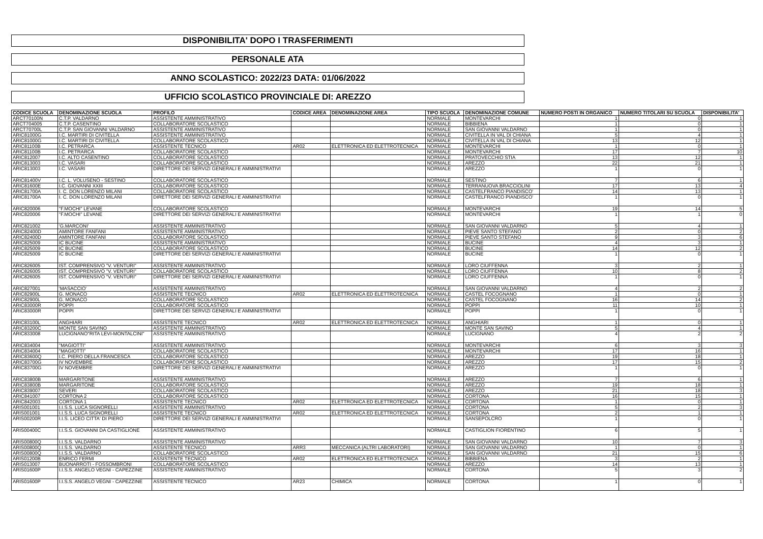DISPONIBILITA' DOPO I TRASFERIMENTI
PERSONALE ATA
ANNO SCOLASTICO: 2022/23 DATA: 01/06/2022
UFFICIO SCOLASTICO PROVINCIALE DI: AREZZO
| CODICE SCUOLA | DENOMINAZIONE SCUOLA | PROFILO | CODICE AREA | DENOMINAZIONE AREA | TIPO SCUOLA | DENOMINAZIONE COMUNE | NUMERO POSTI IN ORGANICO | NUMERO TITOLARI SU SCUOLA | DISPONIBILITA' |
| --- | --- | --- | --- | --- | --- | --- | --- | --- | --- |
| ARCT70100N | C.T.P. VALDARNO | ASSISTENTE AMMINISTRATIVO | | | NORMALE | MONTEVARCHI | 1 | 0 | 1 |
| ARCT704005 | C.T.P. CASENTINO | COLLABORATORE SCOLASTICO | | | NORMALE | BIBBIENA | 1 | 0 | 1 |
| ARCT70700L | C.T.P. SAN GIOVANNI VALDARNO | ASSISTENTE AMMINISTRATIVO | | | NORMALE | SAN GIOVANNI VALDARNO | 1 | 0 | 1 |
| ARIC81000G | I.C. MARTIRI DI CIVITELLA | ASSISTENTE AMMINISTRATIVO | | | NORMALE | CIVITELLA IN VAL DI CHIANA | 5 | 4 | 1 |
| ARIC81000G | I.C. MARTIRI DI CIVITELLA | COLLABORATORE SCOLASTICO | | | NORMALE | CIVITELLA IN VAL DI CHIANA | 13 | 12 | 1 |
| ARIC81100B | I.C. PETRARCA | ASSISTENTE TECNICO | AR02 | ELETTRONICA ED ELETTROTECNICA | NORMALE | MONTEVARCHI | 1 | 0 | 1 |
| ARIC81100B | I.C. PETRARCA | COLLABORATORE SCOLASTICO | | | NORMALE | MONTEVARCHI | 17 | 7 | 10 |
| ARIC812007 | I.C. ALTO CASENTINO | COLLABORATORE SCOLASTICO | | | NORMALE | PRATOVECCHIO STIA | 13 | 12 | 1 |
| ARIC813003 | I.C. VASARI | COLLABORATORE SCOLASTICO | | | NORMALE | AREZZO | 22 | 21 | 1 |
| ARIC813003 | I.C. VASARI | DIRETTORE DEI SERVIZI GENERALI E AMMINISTRATIVI | | | NORMALE | AREZZO | 1 | 0 | 1 |
| ARIC81400V | I.C. L. VOLUSENO - SESTINO | COLLABORATORE SCOLASTICO | | | NORMALE | SESTINO | 7 | 6 | 1 |
| ARIC81600E | I.C. GIOVANNI XXIII | COLLABORATORE SCOLASTICO | | | NORMALE | TERRANUOVA BRACCIOLINI | 17 | 13 | 4 |
| ARIC81700A | I. C. DON LORENZO MILANI | COLLABORATORE SCOLASTICO | | | NORMALE | CASTELFRANCO PIANDISCO' | 14 | 13 | 1 |
| ARIC81700A | I. C. DON LORENZO MILANI | DIRETTORE DEI SERVIZI GENERALI E AMMINISTRATIVI | | | NORMALE | CASTELFRANCO PIANDISCO' | 1 | 0 | 1 |
| ARIC820006 | "F.MOCHI" LEVANE | COLLABORATORE SCOLASTICO | | | NORMALE | MONTEVARCHI | 19 | 14 | 5 |
| ARIC820006 | "F.MOCHI" LEVANE | DIRETTORE DEI SERVIZI GENERALI E AMMINISTRATIVI | | | NORMALE | MONTEVARCHI | 1 | 1 | 0 |
| ARIC821002 | 'G.MARCONI' | ASSISTENTE AMMINISTRATIVO | | | NORMALE | SAN GIOVANNI VALDARNO | 5 | 4 | 1 |
| ARIC82400D | AMINTORE FANFANI | ASSISTENTE AMMINISTRATIVO | | | NORMALE | PIEVE SANTO STEFANO | 2 | 0 | 2 |
| ARIC82400D | AMINTORE FANFANI | COLLABORATORE SCOLASTICO | | | NORMALE | PIEVE SANTO STEFANO | 9 | 3 | 6 |
| ARIC825009 | IC BUCINE | ASSISTENTE AMMINISTRATIVO | | | NORMALE | BUCINE | 4 | 3 | 1 |
| ARIC825009 | IC BUCINE | COLLABORATORE SCOLASTICO | | | NORMALE | BUCINE | 14 | 12 | 2 |
| ARIC825009 | IC BUCINE | DIRETTORE DEI SERVIZI GENERALI E AMMINISTRATIVI | | | NORMALE | BUCINE | 1 | 0 | 1 |
| ARIC826005 | IST. COMPRENSIVO "V. VENTURI" | ASSISTENTE AMMINISTRATIVO | | | NORMALE | LORO CIUFFENNA | 3 | 2 | 1 |
| ARIC826005 | IST. COMPRENSIVO "V. VENTURI" | COLLABORATORE SCOLASTICO | | | NORMALE | LORO CIUFFENNA | 10 | 8 | 2 |
| ARIC826005 | IST. COMPRENSIVO "V. VENTURI" | DIRETTORE DEI SERVIZI GENERALI E AMMINISTRATIVI | | | NORMALE | LORO CIUFFENNA | 1 | 0 | 1 |
| ARIC827001 | 'MASACCIO' | ASSISTENTE AMMINISTRATIVO | | | NORMALE | SAN GIOVANNI VALDARNO | 4 | 2 | 2 |
| ARIC82900L | G. MONACO | ASSISTENTE TECNICO | AR02 | ELETTRONICA ED ELETTROTECNICA | NORMALE | CASTEL FOCOGNANO | 1 | 0 | 1 |
| ARIC82900L | G. MONACO | COLLABORATORE SCOLASTICO | | | NORMALE | CASTEL FOCOGNANO | 16 | 14 | 2 |
| ARIC83000R | POPPI | COLLABORATORE SCOLASTICO | | | NORMALE | POPPI | 11 | 10 | 1 |
| ARIC83000R | POPPI | DIRETTORE DEI SERVIZI GENERALI E AMMINISTRATIVI | | | NORMALE | POPPI | 1 | 0 | 1 |
| ARIC83100L | ANGHIARI | ASSISTENTE TECNICO | AR02 | ELETTRONICA ED ELETTROTECNICA | NORMALE | ANGHIARI | 1 | 0 | 1 |
| ARIC83200C | MONTE SAN SAVINO | ASSISTENTE AMMINISTRATIVO | | | NORMALE | MONTE SAN SAVINO | 5 | 4 | 1 |
| ARIC833008 | LUCIGNANO"RITA LEVI-MONTALCINI" | ASSISTENTE AMMINISTRATIVO | | | NORMALE | LUCIGNANO | 4 | 2 | 2 |
| ARIC834004 | "MAGIOTTI" | ASSISTENTE AMMINISTRATIVO | | | NORMALE | MONTEVARCHI | 6 | 3 | 3 |
| ARIC834004 | "MAGIOTTI" | COLLABORATORE SCOLASTICO | | | NORMALE | MONTEVARCHI | 17 | 16 | 1 |
| ARIC83600Q | I.C. PIERO DELLA FRANCESCA | COLLABORATORE SCOLASTICO | | | NORMALE | AREZZO | 19 | 18 | 1 |
| ARIC83700G | IV NOVEMBRE | COLLABORATORE SCOLASTICO | | | NORMALE | AREZZO | 17 | 15 | 2 |
| ARIC83700G | IV NOVEMBRE | DIRETTORE DEI SERVIZI GENERALI E AMMINISTRATIVI | | | NORMALE | AREZZO | 1 | 0 | 1 |
| ARIC83800B | MARGARITONE | ASSISTENTE AMMINISTRATIVO | | | NORMALE | AREZZO | 7 | 6 | 1 |
| ARIC83800B | MARGARITONE | COLLABORATORE SCOLASTICO | | | NORMALE | AREZZO | 19 | 18 | 1 |
| ARIC839007 | SEVERI | COLLABORATORE SCOLASTICO | | | NORMALE | AREZZO | 21 | 18 | 3 |
| ARIC841007 | CORTONA 2 | COLLABORATORE SCOLASTICO | | | NORMALE | CORTONA | 16 | 15 | 1 |
| ARIC842003 | CORTONA 1 | ASSISTENTE TECNICO | AR02 | ELETTRONICA ED ELETTROTECNICA | NORMALE | CORTONA | 1 | 0 | 1 |
| ARIS001001 | I.I.S.S. LUCA SIGNORELLI | ASSISTENTE AMMINISTRATIVO | | | NORMALE | CORTONA | 5 | 2 | 3 |
| ARIS001001 | I.I.S.S. LUCA SIGNORELLI | ASSISTENTE TECNICO | AR02 | ELETTRONICA ED ELETTROTECNICA | NORMALE | CORTONA | 2 | 1 | 1 |
| ARIS00200R | I.I.S. LICEO CITTA' DI PIERO | DIRETTORE DEI SERVIZI GENERALI E AMMINISTRATIVI | | | NORMALE | SANSEPOLCRO | 1 | 0 | 1 |
| ARIS00400C | I.I.S.S. GIOVANNI DA CASTIGLIONE | ASSISTENTE AMMINISTRATIVO | | | NORMALE | CASTIGLION FIORENTINO | 6 | 5 | 1 |
| ARIS00800Q | I.I.S.S. VALDARNO | ASSISTENTE AMMINISTRATIVO | | | NORMALE | SAN GIOVANNI VALDARNO | 10 | 7 | 3 |
| ARIS00800Q | I.I.S.S. VALDARNO | ASSISTENTE TECNICO | ARR3 | MECCANICA (ALTRI LABORATORI) | NORMALE | SAN GIOVANNI VALDARNO | 1 | 0 | 1 |
| ARIS00800Q | I.I.S.S. VALDARNO | COLLABORATORE SCOLASTICO | | | NORMALE | SAN GIOVANNI VALDARNO | 21 | 15 | 6 |
| ARIS01200B | ENRICO FERMI | ASSISTENTE TECNICO | AR02 | ELETTRONICA ED ELETTROTECNICA | NORMALE | BIBBIENA | 3 | 2 | 1 |
| ARIS013007 | BUONARROTI - FOSSOMBRONI | COLLABORATORE SCOLASTICO | | | NORMALE | AREZZO | 14 | 13 | 1 |
| ARIS01600P | I.I.S.S. ANGELO VEGNI - CAPEZZINE | ASSISTENTE AMMINISTRATIVO | | | NORMALE | CORTONA | 5 | 3 | 2 |
| ARIS01600P | I.I.S.S. ANGELO VEGNI - CAPEZZINE | ASSISTENTE TECNICO | AR23 | CHIMICA | NORMALE | CORTONA | 1 | 0 | 1 |